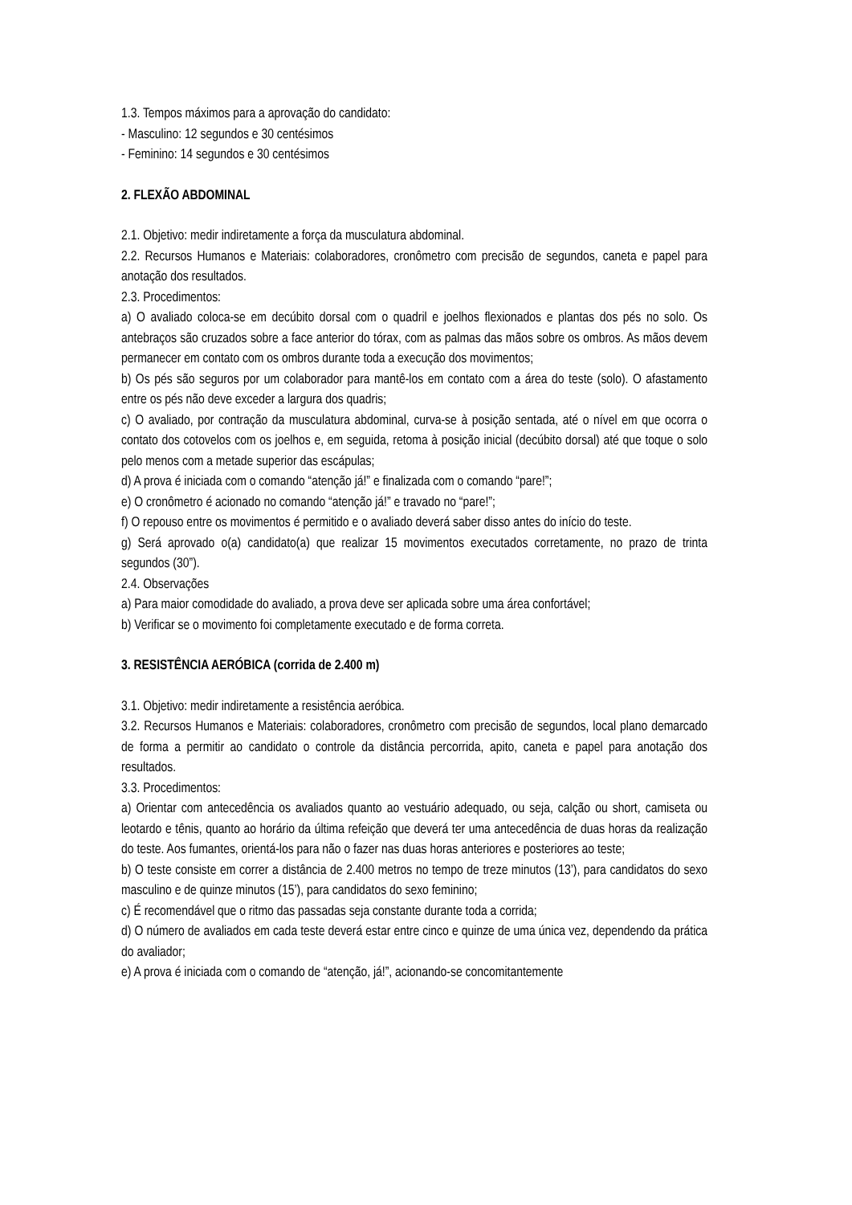1.3. Tempos máximos para a aprovação do candidato:
- Masculino: 12 segundos e 30 centésimos
- Feminino: 14 segundos e 30 centésimos
2. FLEXÃO ABDOMINAL
2.1. Objetivo: medir indiretamente a força da musculatura abdominal.
2.2. Recursos Humanos e Materiais: colaboradores, cronômetro com precisão de segundos, caneta e papel para anotação dos resultados.
2.3. Procedimentos:
a) O avaliado coloca-se em decúbito dorsal com o quadril e joelhos flexionados e plantas dos pés no solo. Os antebraços são cruzados sobre a face anterior do tórax, com as palmas das mãos sobre os ombros. As mãos devem permanecer em contato com os ombros durante toda a execução dos movimentos;
b) Os pés são seguros por um colaborador para mantê-los em contato com a área do teste (solo). O afastamento entre os pés não deve exceder a largura dos quadris;
c) O avaliado, por contração da musculatura abdominal, curva-se à posição sentada, até o nível em que ocorra o contato dos cotovelos com os joelhos e, em seguida, retoma à posição inicial (decúbito dorsal) até que toque o solo pelo menos com a metade superior das escápulas;
d) A prova é iniciada com o comando “atenção já!” e finalizada com o comando “pare!”;
e) O cronômetro é acionado no comando “atenção já!” e travado no “pare!”;
f) O repouso entre os movimentos é permitido e o avaliado deverá saber disso antes do início do teste.
g) Será aprovado o(a) candidato(a) que realizar 15 movimentos executados corretamente, no prazo de trinta segundos (30”).
2.4. Observações
a) Para maior comodidade do avaliado, a prova deve ser aplicada sobre uma área confortável;
b) Verificar se o movimento foi completamente executado e de forma correta.
3. RESISTÊNCIA AERÓBICA (corrida de 2.400 m)
3.1. Objetivo: medir indiretamente a resistência aeróbica.
3.2. Recursos Humanos e Materiais: colaboradores, cronômetro com precisão de segundos, local plano demarcado de forma a permitir ao candidato o controle da distância percorrida, apito, caneta e papel para anotação dos resultados.
3.3. Procedimentos:
a) Orientar com antecedência os avaliados quanto ao vestuário adequado, ou seja, calção ou short, camiseta ou leotardo e tênis, quanto ao horário da última refeição que deverá ter uma antecedência de duas horas da realização do teste. Aos fumantes, orientá-los para não o fazer nas duas horas anteriores e posteriores ao teste;
b) O teste consiste em correr a distância de 2.400 metros no tempo de treze minutos (13’), para candidatos do sexo masculino e de quinze minutos (15’), para candidatos do sexo feminino;
c) É recomendável que o ritmo das passadas seja constante durante toda a corrida;
d) O número de avaliados em cada teste deverá estar entre cinco e quinze de uma única vez, dependendo da prática do avaliador;
e) A prova é iniciada com o comando de “atenção, já!”, acionando-se concomitantemente